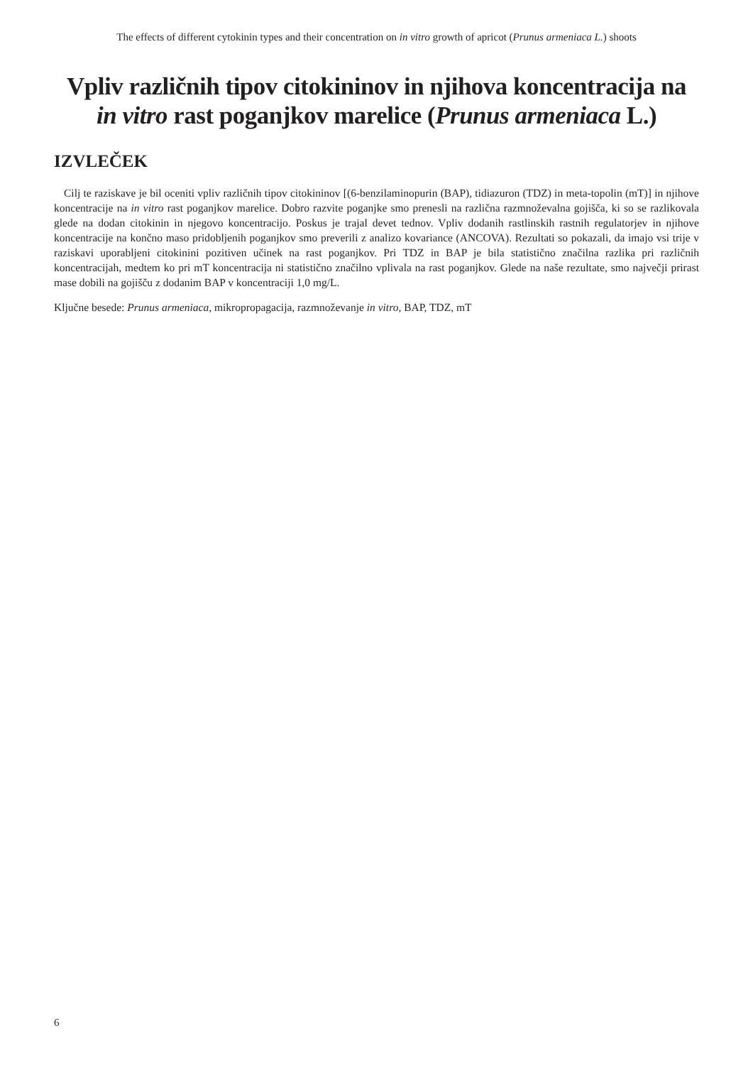The effects of different cytokinin types and their concentration on in vitro growth of apricot (Prunus armeniaca L.) shoots
Vpliv različnih tipov citokininov in njihova koncentracija na in vitro rast poganjkov marelice (Prunus armeniaca L.)
IZVLEČEK
Cilj te raziskave je bil oceniti vpliv različnih tipov citokininov [(6-benzilaminopurin (BAP), tidiazuron (TDZ) in meta-topolin (mT)] in njihove koncentracije na in vitro rast poganjkov marelice. Dobro razvite poganjke smo prenesli na različna razmnoževalna gojišča, ki so se razlikovala glede na dodan citokinin in njegovo koncentracijo. Poskus je trajal devet tednov. Vpliv dodanih rastlinskih rastnih regulatorjev in njihove koncentracije na končno maso pridobljenih poganjkov smo preverili z analizo kovariance (ANCOVA). Rezultati so pokazali, da imajo vsi trije v raziskavi uporabljeni citokinini pozitiven učinek na rast poganjkov. Pri TDZ in BAP je bila statistično značilna razlika pri različnih koncentracijah, medtem ko pri mT koncentracija ni statistično značilno vplivala na rast poganjkov. Glede na naše rezultate, smo največji prirast mase dobili na gojišču z dodanim BAP v koncentraciji 1,0 mg/L.
Ključne besede: Prunus armeniaca, mikropropagacija, razmnoževanje in vitro, BAP, TDZ, mT
6